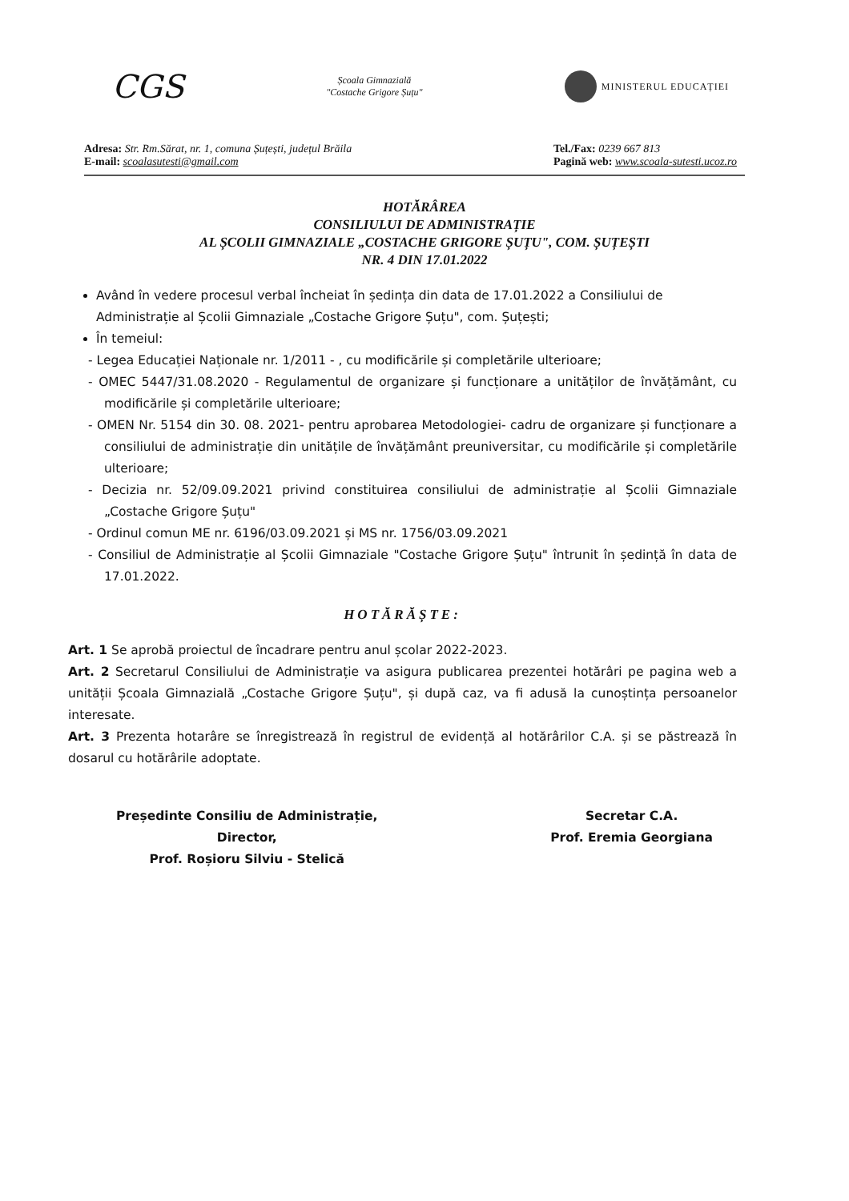CGS
Școala Gimnazială
"Costache Grigore Șuțu"
MINISTERUL EDUCAȚIEI
Adresa: Str. Rm.Sărat, nr. 1, comuna Șuțești, județul Brăila
E-mail: scoalasutesti@gmail.com
Tel./Fax: 0239 667 813
Pagină web: www.scoala-sutesti.ucoz.ro
HOTĂRÂREA
CONSILIULUI DE ADMINISTRAȚIE
AL ȘCOLII GIMNAZIALE „COSTACHE GRIGORE ȘUȚU", COM. ȘUȚEȘTI
NR. 4 DIN 17.01.2022
Având în vedere procesul verbal încheiat în ședința din data de 17.01.2022 a Consiliului de Administrație al Școlii Gimnaziale „Costache Grigore Șuțu", com. Șuțești;
În temeiul:
- Legea Educației Naționale nr. 1/2011 - , cu modificările și completările ulterioare;
- OMEC 5447/31.08.2020 - Regulamentul de organizare și funcționare a unităților de învățământ, cu modificările și completările ulterioare;
- OMEN Nr. 5154 din 30. 08. 2021- pentru aprobarea Metodologiei- cadru de organizare și funcționare a consiliului de administrație din unitățile de învățământ preuniversitar, cu modificările și completările ulterioare;
- Decizia nr. 52/09.09.2021 privind constituirea consiliului de administrație al Școlii Gimnaziale „Costache Grigore Șuțu"
- Ordinul comun ME nr. 6196/03.09.2021 și MS nr. 1756/03.09.2021
- Consiliul de Administrație al Școlii Gimnaziale "Costache Grigore Șuțu" întrunit în ședință în data de 17.01.2022.
HOTĂRĂȘTE:
Art. 1 Se aprobă proiectul de încadrare pentru anul școlar 2022-2023.
Art. 2 Secretarul Consiliului de Administrație va asigura publicarea prezentei hotărâri pe pagina web a unității Școala Gimnazială „Costache Grigore Șuțu", și după caz, va fi adusă la cunoștința persoanelor interesate.
Art. 3 Prezenta hotarâre se înregistrează în registrul de evidență al hotărârilor C.A. și se păstrează în dosarul cu hotărârile adoptate.
Președinte Consiliu de Administrație,
Director,
Prof. Roșioru Silviu - Stelică
Secretar C.A.
Prof. Eremia Georgiana